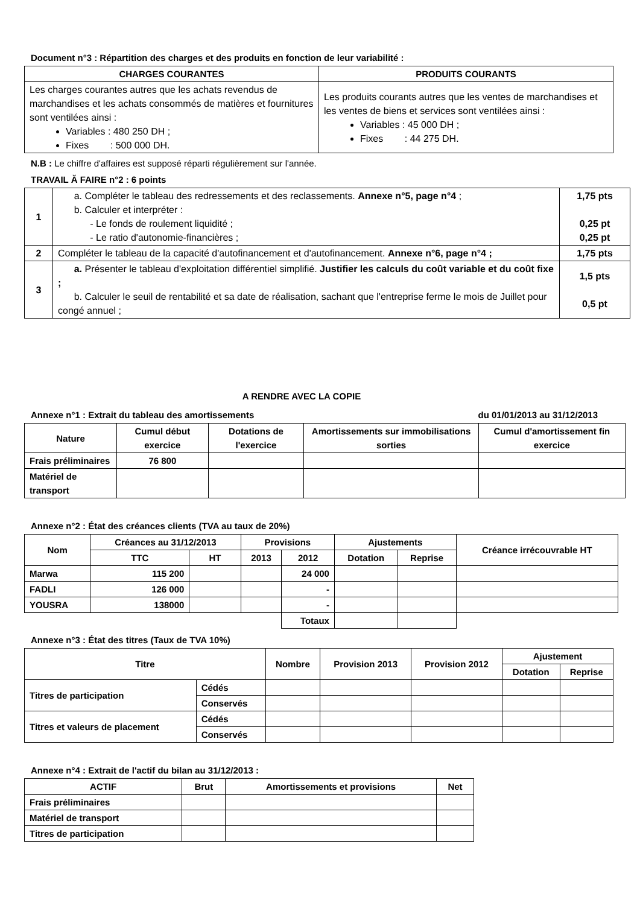Document n°3 : Répartition des charges et des produits en fonction de leur variabilité :
| CHARGES COURANTES | PRODUITS COURANTS |
| --- | --- |
| Les charges courantes autres que les achats revendus de marchandises et les achats consommés de matières et fournitures sont ventilées ainsi : Variables : 480 250 DH ; Fixes : 500 000 DH. | Les produits courants autres que les ventes de marchandises et les ventes de biens et services sont ventilées ainsi : Variables : 45 000 DH ; Fixes : 44 275 DH. |
N.B : Le chiffre d'affaires est supposé réparti régulièrement sur l'année.
TRAVAIL Ă FAIRE n°2 : 6 points
| 1 | a. Compléter le tableau des redressements et des reclassements. Annexe n°5, page n°4 ; b. Calculer et interpréter : - Le fonds de roulement liquidité ; - Le ratio d'autonomie-financières ; | 1,75 pts 0,25 pt 0,25 pt |
| 2 | Compléter le tableau de la capacité d'autofinancement et d'autofinancement. Annexe n°6, page n°4 ; | 1,75 pts |
| 3 | a. Présenter le tableau d'exploitation différentiel simplifié. Justifier les calculs du coût variable et du coût fixe ; b. Calculer le seuil de rentabilité et sa date de réalisation, sachant que l'entreprise ferme le mois de Juillet pour congé annuel ; | 1,5 pts 0,5 pt |
A RENDRE AVEC LA COPIE
Annexe n°1 : Extrait du tableau des amortissements du 01/01/2013 au 31/12/2013
| Nature | Cumul début exercice | Dotations de l'exercice | Amortissements sur immobilisations sorties | Cumul d'amortissement fin exercice |
| --- | --- | --- | --- | --- |
| Frais préliminaires | 76 800 | | | |
| Matériel de transport | | | | |
Annexe n°2 : État des créances clients (TVA au taux de 20%)
| Nom | Créances au 31/12/2013 | | Provisions | | Ajustements | | Créance irrécouvrable HT |
| --- | --- | --- | --- | --- | --- | --- | --- |
| | TTC | HT | 2013 | 2012 | Dotation | Reprise | |
| Marwa | 115 200 | | | 24 000 | | | |
| FADLI | 126 000 | | | - | | | |
| YOUSRA | 138000 | | | - | | | |
| | | | | Totaux | | | |
Annexe n°3 : État des titres (Taux de TVA 10%)
| Titre | | Nombre | Provision 2013 | Provision 2012 | Ajustement | |
| --- | --- | --- | --- | --- | --- | --- |
| | | | | | Dotation | Reprise |
| Titres de participation | Cédés | | | | | |
| | Conservés | | | | | |
| Titres et valeurs de placement | Cédés | | | | | |
| | Conservés | | | | | |
Annexe n°4 : Extrait de l'actif du bilan au 31/12/2013 :
| ACTIF | Brut | Amortissements et provisions | Net |
| --- | --- | --- | --- |
| Frais préliminaires | | | |
| Matériel de transport | | | |
| Titres de participation | | | |